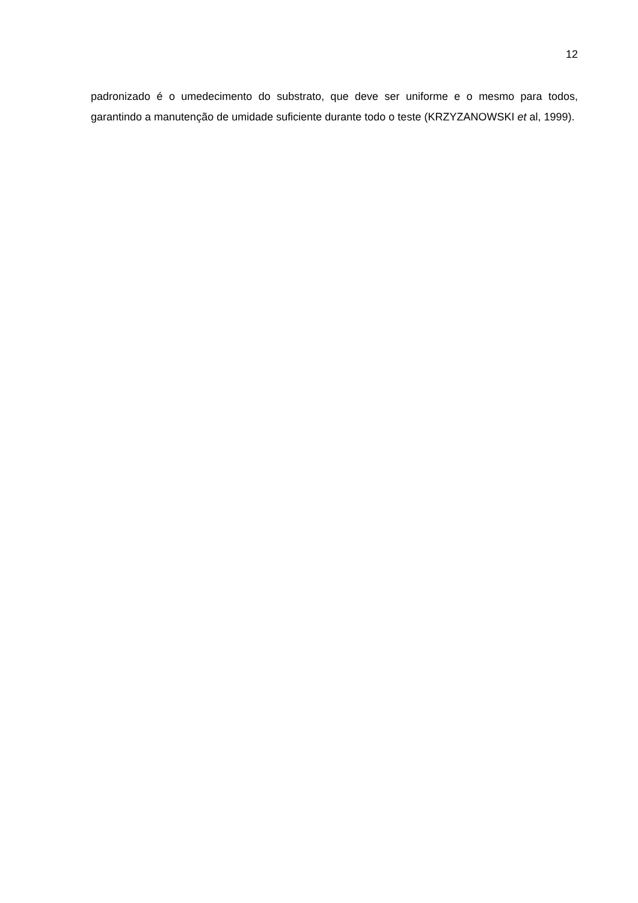12
padronizado é o umedecimento do substrato, que deve ser uniforme e o mesmo para todos, garantindo a manutenção de umidade suficiente durante todo o teste (KRZYZANOWSKI et al, 1999).